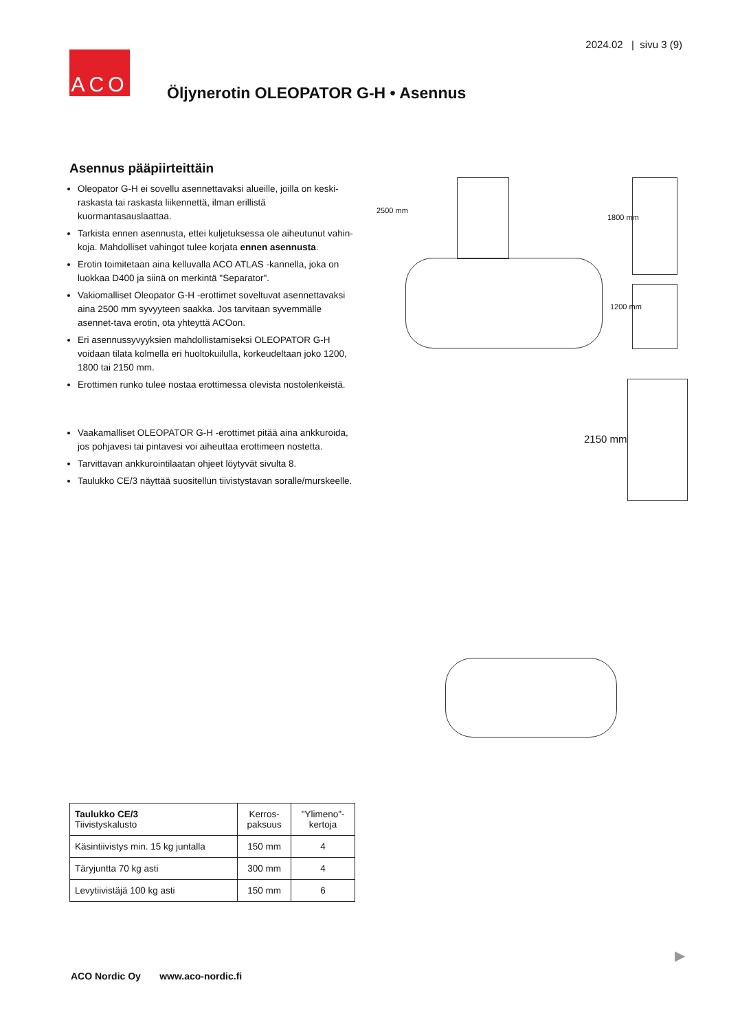2024.02 | sivu 3 (9)
ACO
Öljynerotin OLEOPATOR G-H • Asennus
Asennus pääpiirteittäin
Oleopator G-H ei sovellu asennettavaksi alueille, joilla on keski-raskasta tai raskasta liikennettä, ilman erillistä kuormantasauslaattaa.
Tarkista ennen asennusta, ettei kuljetuksessa ole aiheutunut vahin-koja. Mahdolliset vahingot tulee korjata ennen asennusta.
Erotin toimitetaan aina kelluvalla ACO ATLAS -kannella, joka on luokkaa D400 ja siinä on merkintä "Separator".
Vakiomalliset Oleopator G-H -erottimet soveltuvat asennettavaksi aina 2500 mm syvyyteen saakka. Jos tarvitaan syvemmälle asennet-tava erotin, ota yhteyttä ACOon.
Eri asennussyvyyksien mahdollistamiseksi OLEOPATOR G-H voidaan tilata kolmella eri huoltokuilulla, korkeudeltaan joko 1200, 1800 tai 2150 mm.
Erottimen runko tulee nostaa erottimessa olevista nostolenkeistä.
Vaakamalliset OLEOPATOR G-H -erottimet pitää aina ankkuroida, jos pohjavesi tai pintavesi voi aiheuttaa erottimeen nostetta.
Tarvittavan ankkurointilaatan ohjeet löytyvät sivulta 8.
Taulukko CE/3 näyttää suositellun tiivistystavan soralle/murskeelle.
2500 mm
1800 mm
1200 mm
2150 mm
| Taulukko CE/3 Tiivistyskalusto | Kerros- paksuus | "Ylimeno"- kertoja |
| --- | --- | --- |
| Käsintiivistys min. 15 kg juntalla | 150 mm | 4 |
| Täryjuntta 70 kg asti | 300 mm | 4 |
| Levytiivistäjä 100 kg asti | 150 mm | 6 |
▶
ACO Nordic Oy www.aco-nordic.fi